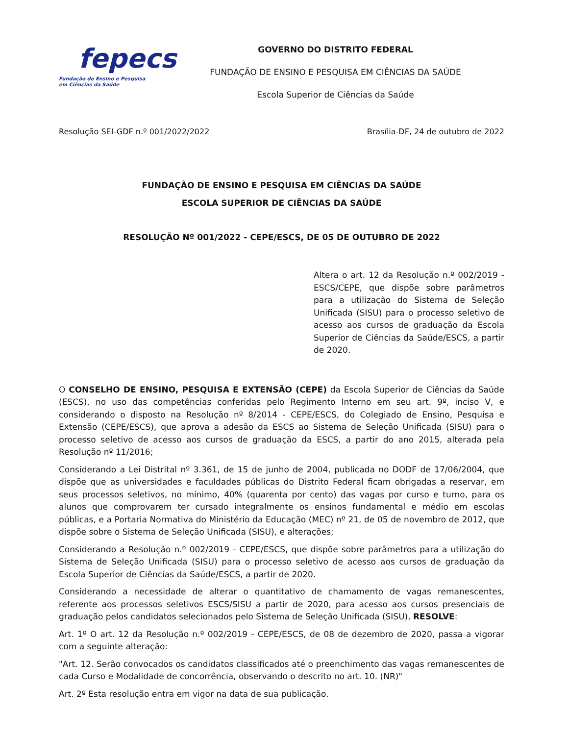fepecs
Fundação de Ensino e Pesquisa
em Ciências da Saúde
GOVERNO DO DISTRITO FEDERAL
FUNDAÇÃO DE ENSINO E PESQUISA EM CIÊNCIAS DA SAÚDE
Escola Superior de Ciências da Saúde
Resolução SEI-GDF n.º 001/2022/2022 Brasília-DF, 24 de outubro de 2022
FUNDAÇÃO DE ENSINO E PESQUISA EM CIÊNCIAS DA SAÚDE
ESCOLA SUPERIOR DE CIÊNCIAS DA SAÚDE
RESOLUÇÃO Nº 001/2022 - CEPE/ESCS, DE 05 DE OUTUBRO DE 2022
Altera o art. 12 da Resolução n.º 002/2019 - ESCS/CEPE, que dispõe sobre parâmetros para a utilização do Sistema de Seleção Unificada (SISU) para o processo seletivo de acesso aos cursos de graduação da Escola Superior de Ciências da Saúde/ESCS, a partir de 2020.
O CONSELHO DE ENSINO, PESQUISA E EXTENSÃO (CEPE) da Escola Superior de Ciências da Saúde (ESCS), no uso das competências conferidas pelo Regimento Interno em seu art. 9º, inciso V, e considerando o disposto na Resolução nº 8/2014 - CEPE/ESCS, do Colegiado de Ensino, Pesquisa e Extensão (CEPE/ESCS), que aprova a adesão da ESCS ao Sistema de Seleção Unificada (SISU) para o processo seletivo de acesso aos cursos de graduação da ESCS, a partir do ano 2015, alterada pela Resolução nº 11/2016;
Considerando a Lei Distrital nº 3.361, de 15 de junho de 2004, publicada no DODF de 17/06/2004, que dispõe que as universidades e faculdades públicas do Distrito Federal ficam obrigadas a reservar, em seus processos seletivos, no mínimo, 40% (quarenta por cento) das vagas por curso e turno, para os alunos que comprovarem ter cursado integralmente os ensinos fundamental e médio em escolas públicas, e a Portaria Normativa do Ministério da Educação (MEC) nº 21, de 05 de novembro de 2012, que dispõe sobre o Sistema de Seleção Unificada (SISU), e alterações;
Considerando a Resolução n.º 002/2019 - CEPE/ESCS, que dispõe sobre parâmetros para a utilização do Sistema de Seleção Unificada (SISU) para o processo seletivo de acesso aos cursos de graduação da Escola Superior de Ciências da Saúde/ESCS, a partir de 2020.
Considerando a necessidade de alterar o quantitativo de chamamento de vagas remanescentes, referente aos processos seletivos ESCS/SISU a partir de 2020, para acesso aos cursos presenciais de graduação pelos candidatos selecionados pelo Sistema de Seleção Unificada (SISU), RESOLVE:
Art. 1º O art. 12 da Resolução n.º 002/2019 - CEPE/ESCS, de 08 de dezembro de 2020, passa a vigorar com a seguinte alteração:
"Art. 12. Serão convocados os candidatos classificados até o preenchimento das vagas remanescentes de cada Curso e Modalidade de concorrência, observando o descrito no art. 10. (NR)"
Art. 2º Esta resolução entra em vigor na data de sua publicação.